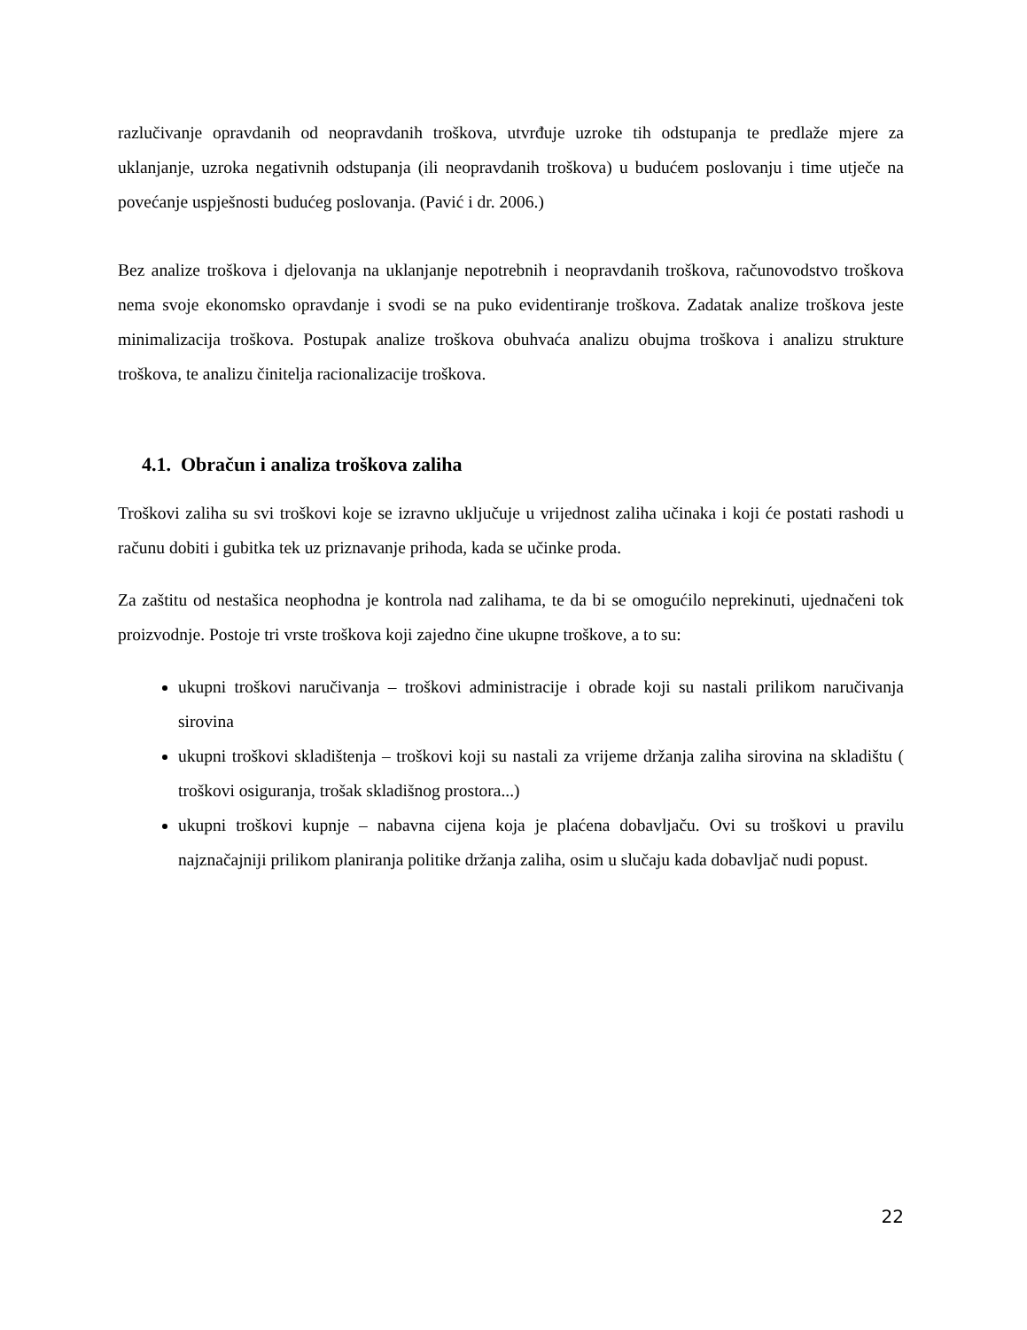razlučivanje opravdanih od neopravdanih troškova, utvrđuje uzroke tih odstupanja te predlaže mjere za uklanjanje, uzroka negativnih odstupanja (ili neopravdanih troškova) u budućem poslovanju i time utječe na povećanje uspješnosti budućeg poslovanja. (Pavić i dr. 2006.)
Bez analize troškova i djelovanja na uklanjanje nepotrebnih i neopravdanih troškova, računovodstvo troškova nema svoje ekonomsko opravdanje i svodi se na puko evidentiranje troškova. Zadatak analize troškova jeste minimalizacija troškova. Postupak analize troškova obuhvaća analizu obujma troškova i analizu strukture troškova, te analizu činitelja racionalizacije troškova.
4.1. Obračun i analiza troškova zaliha
Troškovi zaliha su svi troškovi koje se izravno uključuje u vrijednost zaliha učinaka i koji će postati rashodi u računu dobiti i gubitka tek uz priznavanje prihoda, kada se učinke proda.
Za zaštitu od nestašica neophodna je kontrola nad zalihama, te da bi se omogućilo neprekinuti, ujednačeni tok proizvodnje. Postoje tri vrste troškova koji zajedno čine ukupne troškove, a to su:
ukupni troškovi naručivanja – troškovi administracije i obrade koji su nastali prilikom naručivanja sirovina
ukupni troškovi skladištenja – troškovi koji su nastali za vrijeme držanja zaliha sirovina na skladištu ( troškovi osiguranja, trošak skladišnog prostora...)
ukupni troškovi kupnje – nabavna cijena koja je plaćena dobavljaču. Ovi su troškovi u pravilu najznačajniji prilikom planiranja politike držanja zaliha, osim u slučaju kada dobavljač nudi popust.
22